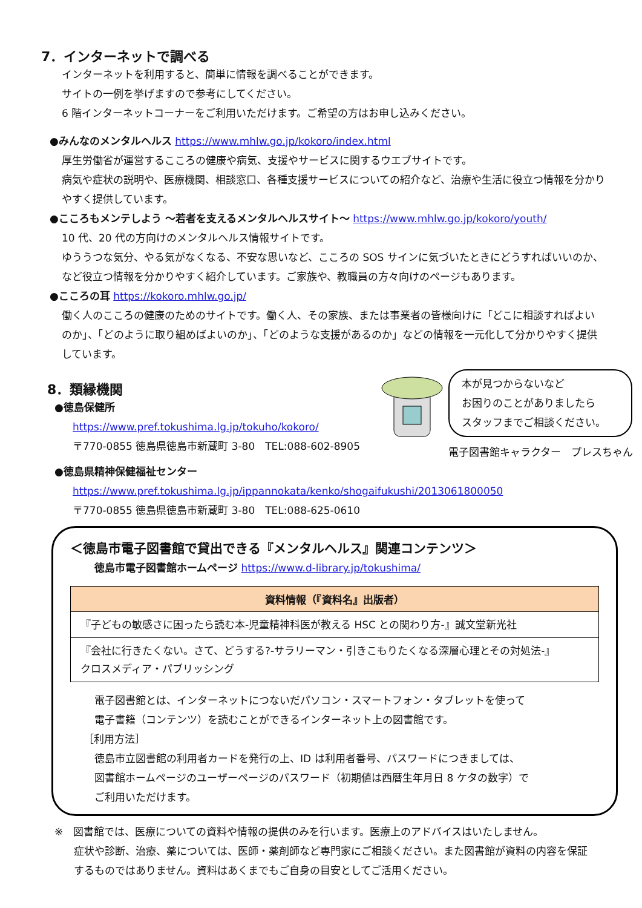7．インターネットで調べる
インターネットを利用すると、簡単に情報を調べることができます。
サイトの一例を挙げますので参考にしてください。
6 階インターネットコーナーをご利用いただけます。ご希望の方はお申し込みください。
●みんなのメンタルヘルス https://www.mhlw.go.jp/kokoro/index.html
厚生労働省が運営するこころの健康や病気、支援やサービスに関するウエブサイトです。
病気や症状の説明や、医療機関、相談窓口、各種支援サービスについての紹介など、治療や生活に役立つ情報を分かりやすく提供しています。
●こころもメンテしよう ～若者を支えるメンタルヘルスサイト～ https://www.mhlw.go.jp/kokoro/youth/
10 代、20 代の方向けのメンタルヘルス情報サイトです。
ゆううつな気分、やる気がなくなる、不安な思いなど、こころの SOS サインに気づいたときにどうすればいいのか、など役立つ情報を分かりやすく紹介しています。ご家族や、教職員の方々向けのページもあります。
●こころの耳 https://kokoro.mhlw.go.jp/
働く人のこころの健康のためのサイトです。働く人、その家族、または事業者の皆様向けに「どこに相談すればよいのか」、「どのように取り組めばよいのか」、「どのような支援があるのか」などの情報を一元化して分かりやすく提供しています。
8．類縁機関
●徳島保健所
https://www.pref.tokushima.lg.jp/tokuho/kokoro/
〒770-0855 徳島県徳島市新蔵町 3-80　TEL:088-602-8905
本が見つからないなど
お困りのことがありましたら
スタッフまでご相談ください。
電子図書館キャラクター　プレスちゃん
●徳島県精神保健福祉センター
https://www.pref.tokushima.lg.jp/ippannokata/kenko/shogaifukushi/2013061800050
〒770-0855 徳島県徳島市新蔵町 3-80　TEL:088-625-0610
＜徳島市電子図書館で貸出できる『メンタルヘルス』関連コンテンツ＞
徳島市電子図書館ホームページ https://www.d-library.jp/tokushima/
| 資料情報（『資料名』出版者） |
| --- |
| 『子どもの敏感さに困ったら読む本-児童精神科医が教える HSC との関わり方-』誠文堂新光社 |
| 『会社に行きたくない。さて、どうする?-サラリーマン・引きこもりたくなる深層心理とその対処法-』 クロスメディア・パブリッシング |
電子図書館とは、インターネットにつないだパソコン・スマートフォン・タブレットを使って
電子書籍（コンテンツ）を読むことができるインターネット上の図書館です。
［利用方法］
徳島市立図書館の利用者カードを発行の上、ID は利用者番号、パスワードにつきましては、
図書館ホームページのユーザーページのパスワード（初期値は西暦生年月日 8 ケタの数字）で
ご利用いただけます。
※　図書館では、医療についての資料や情報の提供のみを行います。医療上のアドバイスはいたしません。
症状や診断、治療、薬については、医師・薬剤師など専門家にご相談ください。また図書館が資料の内容を保証するものではありません。資料はあくまでもご自身の目安としてご活用ください。